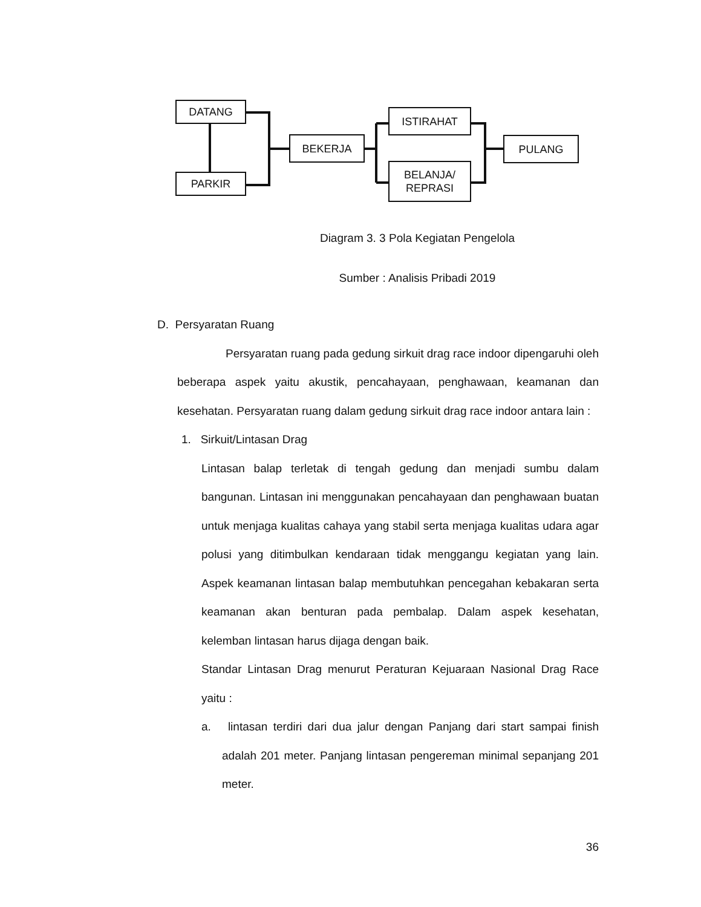DATANG
PARKIR
BEKERJA
ISTIRAHAT
BELANJA/
REPRASI
PULANG
Diagram 3. 3 Pola Kegiatan Pengelola
Sumber : Analisis Pribadi 2019
D. Persyaratan Ruang
Persyaratan ruang pada gedung sirkuit drag race indoor dipengaruhi oleh beberapa aspek yaitu akustik, pencahayaan, penghawaan, keamanan dan kesehatan. Persyaratan ruang dalam gedung sirkuit drag race indoor antara lain :
1. Sirkuit/Lintasan Drag
Lintasan balap terletak di tengah gedung dan menjadi sumbu dalam bangunan. Lintasan ini menggunakan pencahayaan dan penghawaan buatan untuk menjaga kualitas cahaya yang stabil serta menjaga kualitas udara agar polusi yang ditimbulkan kendaraan tidak menggangu kegiatan yang lain. Aspek keamanan lintasan balap membutuhkan pencegahan kebakaran serta keamanan akan benturan pada pembalap. Dalam aspek kesehatan, kelemban lintasan harus dijaga dengan baik.
Standar Lintasan Drag menurut Peraturan Kejuaraan Nasional Drag Race yaitu :
a. lintasan terdiri dari dua jalur dengan Panjang dari start sampai finish adalah 201 meter. Panjang lintasan pengereman minimal sepanjang 201 meter.
36